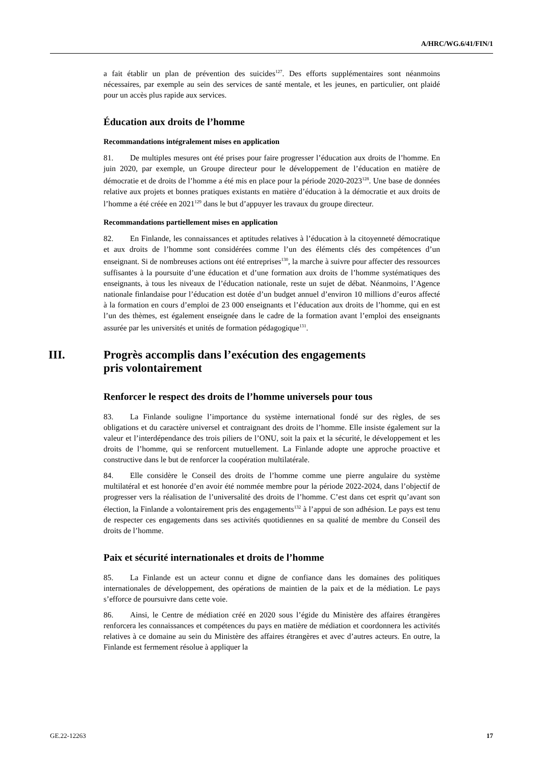A/HRC/WG.6/41/FIN/1
a fait établir un plan de prévention des suicides<sup>127</sup>. Des efforts supplémentaires sont néanmoins nécessaires, par exemple au sein des services de santé mentale, et les jeunes, en particulier, ont plaidé pour un accès plus rapide aux services.
Éducation aux droits de l’homme
Recommandations intégralement mises en application
81. De multiples mesures ont été prises pour faire progresser l’éducation aux droits de l’homme. En juin 2020, par exemple, un Groupe directeur pour le développement de l’éducation en matière de démocratie et de droits de l’homme a été mis en place pour la période 2020-2023<sup>128</sup>. Une base de données relative aux projets et bonnes pratiques existants en matière d’éducation à la démocratie et aux droits de l’homme a été créée en 2021<sup>129</sup> dans le but d’appuyer les travaux du groupe directeur.
Recommandations partiellement mises en application
82. En Finlande, les connaissances et aptitudes relatives à l’éducation à la citoyenneté démocratique et aux droits de l’homme sont considérées comme l’un des éléments clés des compétences d’un enseignant. Si de nombreuses actions ont été entreprises<sup>130</sup>, la marche à suivre pour affecter des ressources suffisantes à la poursuite d’une éducation et d’une formation aux droits de l’homme systématiques des enseignants, à tous les niveaux de l’éducation nationale, reste un sujet de débat. Néanmoins, l’Agence nationale finlandaise pour l’éducation est dotée d’un budget annuel d’environ 10 millions d’euros affecté à la formation en cours d’emploi de 23 000 enseignants et l’éducation aux droits de l’homme, qui en est l’un des thèmes, est également enseignée dans le cadre de la formation avant l’emploi des enseignants assurée par les universités et unités de formation pédagogique<sup>131</sup>.
III. Progrès accomplis dans l’exécution des engagements
pris volontairement
Renforcer le respect des droits de l’homme universels pour tous
83. La Finlande souligne l’importance du système international fondé sur des règles, de ses obligations et du caractère universel et contraignant des droits de l’homme. Elle insiste également sur la valeur et l’interdépendance des trois piliers de l’ONU, soit la paix et la sécurité, le développement et les droits de l’homme, qui se renforcent mutuellement. La Finlande adopte une approche proactive et constructive dans le but de renforcer la coopération multilatérale.
84. Elle considère le Conseil des droits de l’homme comme une pierre angulaire du système multilatéral et est honorée d’en avoir été nommée membre pour la période 2022-2024, dans l’objectif de progresser vers la réalisation de l’universalité des droits de l’homme. C’est dans cet esprit qu’avant son élection, la Finlande a volontairement pris des engagements<sup>132</sup> à l’appui de son adhésion. Le pays est tenu de respecter ces engagements dans ses activités quotidiennes en sa qualité de membre du Conseil des droits de l’homme.
Paix et sécurité internationales et droits de l’homme
85. La Finlande est un acteur connu et digne de confiance dans les domaines des politiques internationales de développement, des opérations de maintien de la paix et de la médiation. Le pays s’efforce de poursuivre dans cette voie.
86. Ainsi, le Centre de médiation créé en 2020 sous l’égide du Ministère des affaires étrangères renforcera les connaissances et compétences du pays en matière de médiation et coordonnera les activités relatives à ce domaine au sein du Ministère des affaires étrangères et avec d’autres acteurs. En outre, la Finlande est fermement résolue à appliquer la
GE.22-12263 17